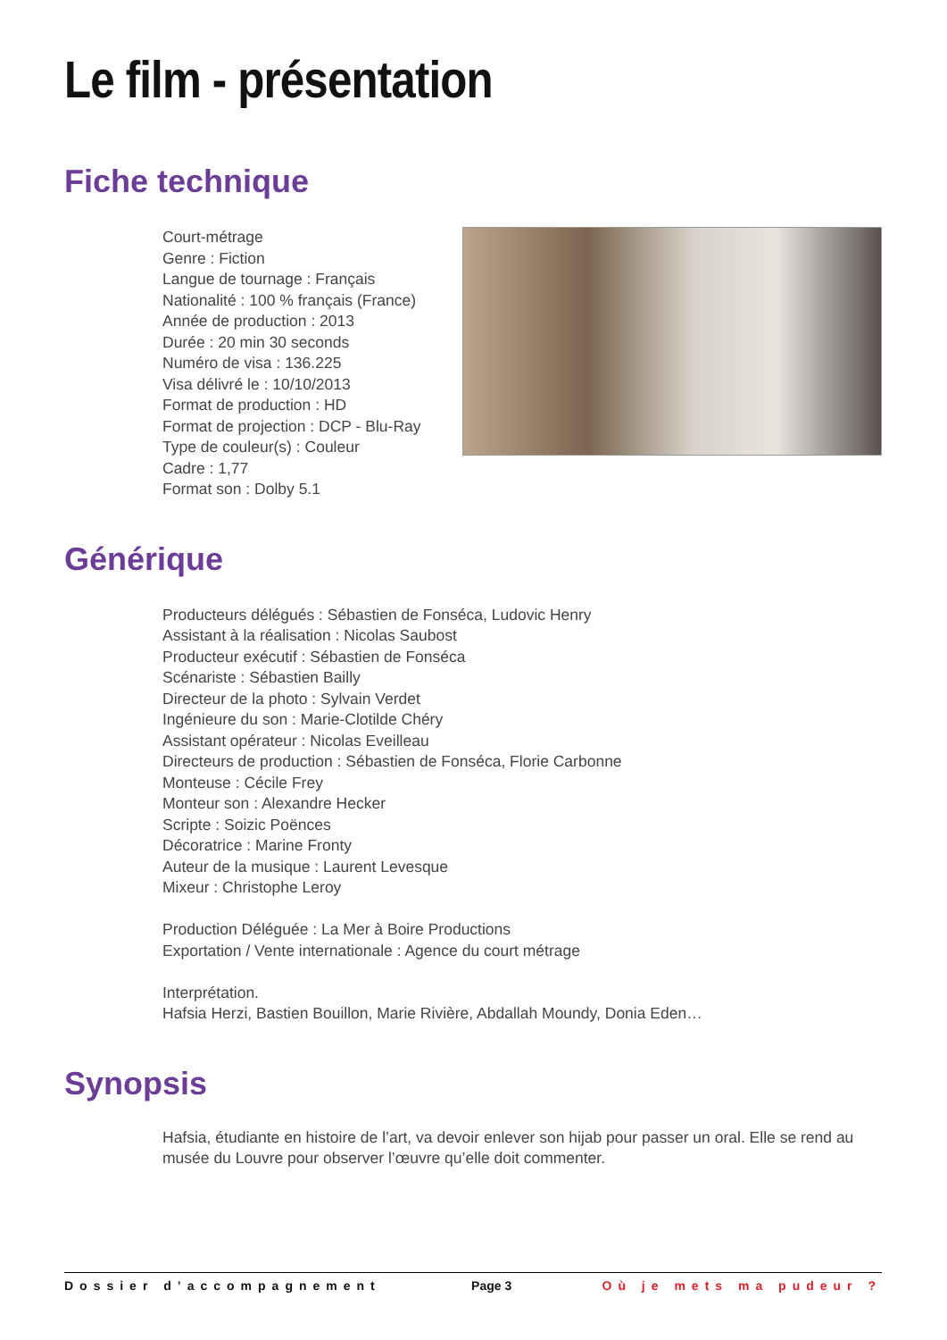Le film - présentation
Fiche technique
Court-métrage
Genre : Fiction
Langue de tournage : Français
Nationalité : 100 % français (France)
Année de production : 2013
Durée : 20 min 30 seconds
Numéro de visa : 136.225
Visa délivré le : 10/10/2013
Format de production : HD
Format de projection : DCP - Blu-Ray
Type de couleur(s) : Couleur
Cadre : 1,77
Format son : Dolby 5.1
Générique
Producteurs délégués : Sébastien de Fonséca, Ludovic Henry
Assistant à la réalisation : Nicolas Saubost
Producteur exécutif : Sébastien de Fonséca
Scénariste : Sébastien Bailly
Directeur de la photo : Sylvain Verdet
Ingénieure du son : Marie-Clotilde Chéry
Assistant opérateur : Nicolas Eveilleau
Directeurs de production : Sébastien de Fonséca, Florie Carbonne
Monteuse : Cécile Frey
Monteur son : Alexandre Hecker
Scripte : Soizic Poënces
Décoratrice : Marine Fronty
Auteur de la musique : Laurent Levesque
Mixeur : Christophe Leroy
Production Déléguée : La Mer à Boire Productions
Exportation / Vente internationale : Agence du court métrage
Interprétation.
Hafsia Herzi, Bastien Bouillon, Marie Rivière, Abdallah Moundy, Donia Eden…
Synopsis
Hafsia, étudiante en histoire de l’art, va devoir enlever son hijab pour passer un oral. Elle se rend au musée du Louvre pour observer l’œuvre qu’elle doit commenter.
Dossier d’accompagnement Page 3 Où je mets ma pudeur ?